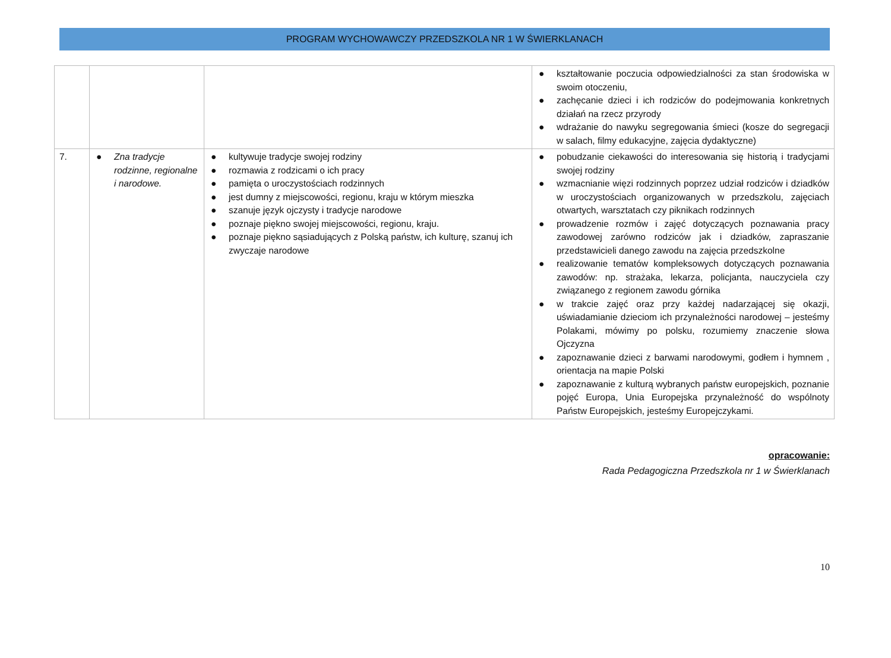PROGRAM WYCHOWAWCZY PRZEDSZKOLA NR 1 W ŚWIERKLANACH
| | | | ● kształtowanie poczucia odpowiedzialności za stan środowiska w swoim otoczeniu, ● zachęcanie dzieci i ich rodziców do podejmowania konkretnych działań na rzecz przyrody ● wdrażanie do nawyku segregowania śmieci (kosze do segregacji w salach, filmy edukacyjne, zajęcia dydaktyczne) |
| 7. | ● Zna tradycje rodzinne, regionalne i narodowe. | ● kultywuje tradycje swojej rodziny ● rozmawia z rodzicami o ich pracy ● pamięta o uroczystościach rodzinnych ● jest dumny z miejscowości, regionu, kraju w którym mieszka ● szanuje język ojczysty i tradycje narodowe ● poznaje piękno swojej miejscowości, regionu, kraju. ● poznaje piękno sąsiadujących z Polską państw, ich kulturę, szanuj ich zwyczaje narodowe | ● pobudzanie ciekawości do interesowania się historią i tradycjami swojej rodziny ● wzmacnianie więzi rodzinnych poprzez udział rodziców i dziadków w uroczystościach organizowanych w przedszkolu, zajęciach otwartych, warsztatach czy piknikach rodzinnych ● prowadzenie rozmów i zajęć dotyczących poznawania pracy zawodowej zarówno rodziców jak i dziadków, zapraszanie przedstawicieli danego zawodu na zajęcia przedszkolne ● realizowanie tematów kompleksowych dotyczących poznawania zawodów: np. strażaka, lekarza, policjanta, nauczyciela czy związanego z regionem zawodu górnika ● w trakcie zajęć oraz przy każdej nadarzającej się okazji, uświadamianie dzieciom ich przynależności narodowej – jesteśmy Polakami, mówimy po polsku, rozumiemy znaczenie słowa Ojczyzna ● zapoznawanie dzieci z barwami narodowymi, godłem i hymnem , orientacja na mapie Polski ● zapoznawanie z kulturą wybranych państw europejskich, poznanie pojęć Europa, Unia Europejska przynależność do wspólnoty Państw Europejskich, jesteśmy Europejczykami. |
opracowanie:
Rada Pedagogiczna Przedszkola nr 1 w Świerklanach
10